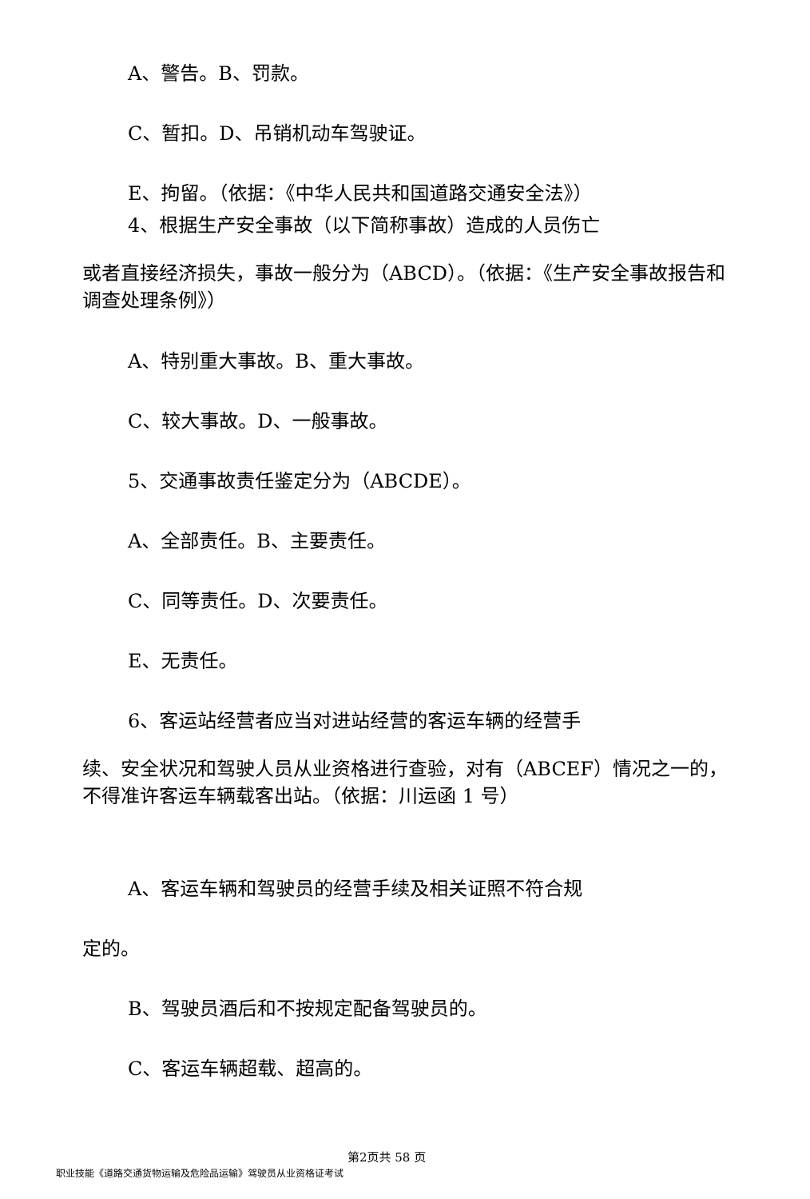A、警告。B、罚款。
C、暂扣。D、吊销机动车驾驶证。
E、拘留。（依据：《中华人民共和国道路交通安全法》）
4、根据生产安全事故（以下简称事故）造成的人员伤亡
或者直接经济损失，事故一般分为（ABCD）。（依据：《生产安全事故报告和调查处理条例》）
A、特别重大事故。B、重大事故。
C、较大事故。D、一般事故。
5、交通事故责任鉴定分为（ABCDE）。
A、全部责任。B、主要责任。
C、同等责任。D、次要责任。
E、无责任。
6、客运站经营者应当对进站经营的客运车辆的经营手
续、安全状况和驾驶人员从业资格进行查验，对有（ABCEF）情况之一的，不得准许客运车辆载客出站。（依据：川运函 1 号）
A、客运车辆和驾驶员的经营手续及相关证照不符合规
定的。
B、驾驶员酒后和不按规定配备驾驶员的。
C、客运车辆超载、超高的。
第2页共 58 页
职业技能《道路交通货物运输及危险品运输》驾驶员从业资格证考试